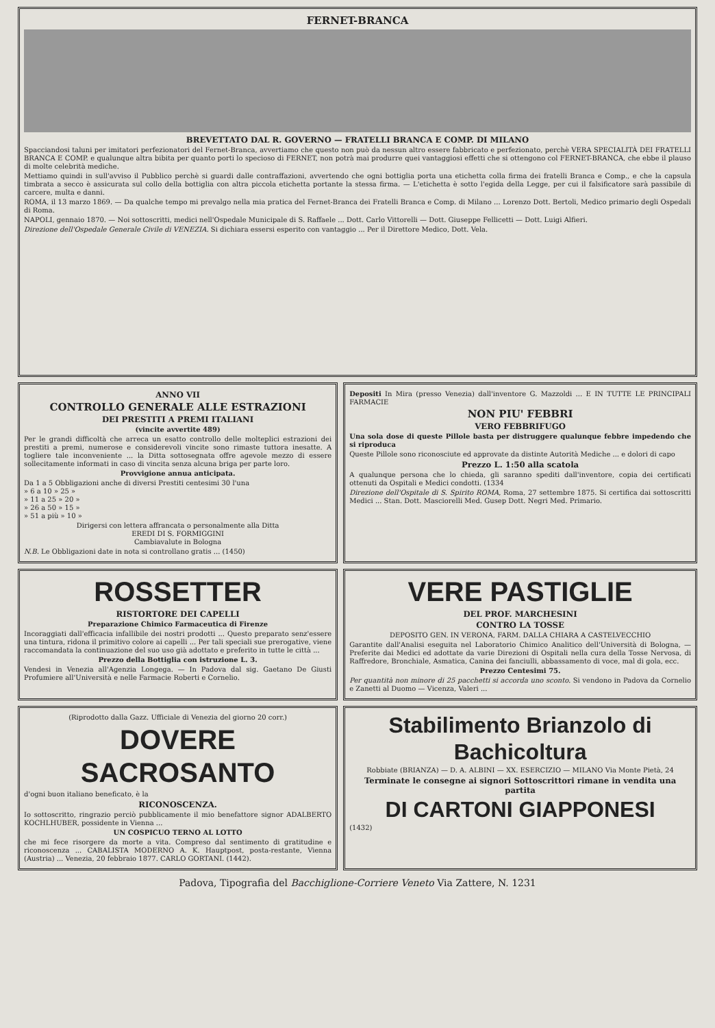FERNET-BRANCA
BREVETTATO DAL R. GOVERNO — FRATELLI BRANCA E COMP. DI MILANO
Spacciandosi taluni per imitatori perfezionatori del Fernet-Branca, avvertiamo che questo non può da nessun altro essere fabbricato e perfezionato, perchè VERA SPECIALITÀ DEI FRATELLI BRANCA E COMP. e qualunque altra bibita per quanto porti lo specioso di FERNET, non potrà mai produrre quei vantaggiosi effetti che si ottengono col FERNET-BRANCA, che ebbe il plauso di molte celebrità mediche.
Mettiamo quindi in sull'avviso il Pubblico perchè si guardi dalle contraffazioni, avvertendo che ogni bottiglia porta una etichetta colla firma dei fratelli Branca e Comp., e che la capsula timbrata a secco è assicurata sul collo della bottiglia con altra piccola etichetta portante la stessa firma. — L'etichetta è sotto l'egida della Legge, per cui il falsificatore sarà passibile di carcere, multa e danni.
ROMA, il 13 marzo 1869. — Da qualche tempo mi prevalgo nella mia pratica del Fernet-Branca dei Fratelli Branca e Comp. di Milano ... Lorenzo Dott. Bertoli, Medico primario degli Ospedali di Roma.
NAPOLI, gennaio 1870. — Noi sottoscritti, medici nell'Ospedale Municipale di S. Raffaele ... Dott. Carlo Vittorelli — Dott. Giuseppe Fellicetti — Dott. Luigi Alfieri.
Direzione dell'Ospedale Generale Civile di VENEZIA. Si dichiara essersi esperito con vantaggio ... Per il Direttore Medico, Dott. Vela.
ANNO VII
CONTROLLO GENERALE ALLE ESTRAZIONI
DEI PRESTITI A PREMI ITALIANI
(vincite avvertite 489)
Per le grandi difficoltà che arreca un esatto controllo delle molteplici estrazioni dei prestiti a premi, numerose e considerevoli vincite sono rimaste tuttora inesatte. A togliere tale inconveniente ... la Ditta sottosegnata offre agevole mezzo di essere sollecitamente informati in caso di vincita senza alcuna briga per parte loro.
Provvigione annua anticipata.
Da 1 a 5 Obbligazioni anche di diversi Prestiti centesimi 30 l'una
» 6 a 10 » 25 »
» 11 a 25 » 20 »
» 26 a 50 » 15 »
» 51 a più » 10 »
Dirigersi con lettera affrancata o personalmente alla Ditta
EREDI DI S. FORMIGGINI
Cambiavalute in Bologna
N.B. Le Obbligazioni date in nota si controllano gratis ... (1450)
Depositi In Mira (presso Venezia) dall'inventore G. Mazzoldi ... E IN TUTTE LE PRINCIPALI FARMACIE
NON PIU' FEBBRI
VERO FEBBRIFUGO
Una sola dose di queste Pillole basta per distruggere qualunque febbre impedendo che si riproduca
Queste Pillole sono riconosciute ed approvate da distinte Autorità Mediche ... e dolori di capo
Prezzo L. 1:50 alla scatola
A qualunque persona che lo chieda, gli saranno spediti dall'inventore, copia dei certificati ottenuti da Ospitali e Medici condotti. (1334
Direzione dell'Ospitale di S. Spirito ROMA, Roma, 27 settembre 1875. Si certifica dai sottoscritti Medici ... Stan. Dott. Masciorelli Med. Gusep Dott. Negri Med. Primario.
ROSSETTER
RISTORTORE DEI CAPELLI
Preparazione Chimico Farmaceutica di Firenze
Incoraggiati dall'efficacia infallibile dei nostri prodotti ... Questo preparato senz'essere una tintura, ridona il primitivo colore ai capelli ... Per tali speciali sue prerogative, viene raccomandata la continuazione del suo uso già adottato e preferito in tutte le città ...
Prezzo della Bottiglia con istruzione L. 3.
Vendesi in Venezia all'Agenzia Longega. — In Padova dal sig. Gaetano De Giusti Profumiere all'Università e nelle Farmacie Roberti e Cornelio.
VERE PASTIGLIE
DEL PROF. MARCHESINI
CONTRO LA TOSSE
DEPOSITO GEN. IN VERONA, FARM. DALLA CHIARA A CASTELVECCHIO
Garantite dall'Analisi eseguita nel Laboratorio Chimico Analitico dell'Università di Bologna, — Preferite dai Medici ed adottate da varie Direzioni di Ospitali nella cura della Tosse Nervosa, di Raffredore, Bronchiale, Asmatica, Canina dei fanciulli, abbassamento di voce, mal di gola, ecc.
Prezzo Centesimi 75.
Per quantità non minore di 25 pacchetti si accorda uno sconto. Si vendono in Padova da Cornelio e Zanetti al Duomo — Vicenza, Valeri ...
(Riprodotto dalla Gazz. Ufficiale di Venezia del giorno 20 corr.)
DOVERE SACROSANTO
d'ogni buon italiano beneficato, è la
RICONOSCENZA.
Io sottoscritto, ringrazio perciò pubblicamente il mio benefattore signor ADALBERTO KOCHLHUBER, possidente in Vienna ...
UN COSPICUO TERNO AL LOTTO
che mi fece risorgere da morte a vita. Compreso dal sentimento di gratitudine e riconoscenza ... CABALISTA MODERNO A. K. Hauptpost, posta-restante, Vienna (Austria) ... Venezia, 20 febbraio 1877. CARLO GORTANI. (1442).
Stabilimento Brianzolo di Bachicoltura
Robbiate (BRIANZA) — D. A. ALBINI — XX. ESERCIZIO — MILANO Via Monte Pietà, 24
Terminate le consegne ai signori Sottoscrittori rimane in vendita una partita
DI CARTONI GIAPPONESI
(1432)
Padova, Tipografia del Bacchiglione-Corriere Veneto Via Zattere, N. 1231